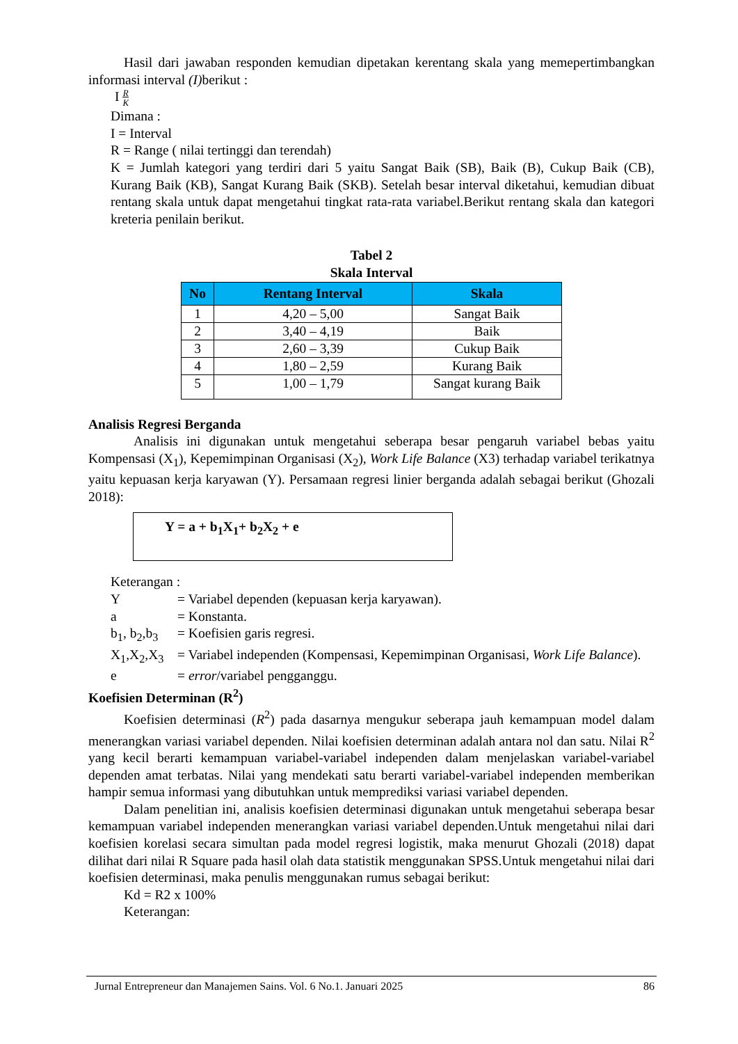Hasil dari jawaban responden kemudian dipetakan kerentang skala yang memepertimbangkan informasi interval (I) berikut :
I R
K
Dimana :
I = Interval
R = Range ( nilai tertinggi dan terendah)
K = Jumlah kategori yang terdiri dari 5 yaitu Sangat Baik (SB), Baik (B), Cukup Baik (CB), Kurang Baik (KB), Sangat Kurang Baik (SKB). Setelah besar interval diketahui, kemudian dibuat rentang skala untuk dapat mengetahui tingkat rata-rata variabel.Berikut rentang skala dan kategori kreteria penilain berikut.
Tabel 2
Skala Interval
| No | Rentang Interval | Skala |
| --- | --- | --- |
| 1 | 4,20 – 5,00 | Sangat Baik |
| 2 | 3,40 – 4,19 | Baik |
| 3 | 2,60 – 3,39 | Cukup Baik |
| 4 | 1,80 – 2,59 | Kurang Baik |
| 5 | 1,00 – 1,79 | Sangat kurang Baik |
Analisis Regresi Berganda
Analisis ini digunakan untuk mengetahui seberapa besar pengaruh variabel bebas yaitu Kompensasi (X<sub>1</sub>), Kepemimpinan Organisasi (X<sub>2</sub>), Work Life Balance (X3) terhadap variabel terikatnya yaitu kepuasan kerja karyawan (Y). Persamaan regresi linier berganda adalah sebagai berikut (Ghozali 2018):
Y = a + b<sub>1</sub>X<sub>1</sub>+ b<sub>2</sub>X<sub>2</sub> + e
Keterangan :
Y = Variabel dependen (kepuasan kerja karyawan).
a = Konstanta.
b<sub>1</sub>, b<sub>2</sub>,b<sub>3</sub> = Koefisien garis regresi.
X<sub>1</sub>,X<sub>2</sub>,X<sub>3</sub> = Variabel independen (Kompensasi, Kepemimpinan Organisasi, Work Life Balance).
e = error/variabel pengganggu.
Koefisien Determinan (R<sup>2</sup>)
Koefisien determinasi (R<sup>2</sup>) pada dasarnya mengukur seberapa jauh kemampuan model dalam menerangkan variasi variabel dependen. Nilai koefisien determinan adalah antara nol dan satu. Nilai R<sup>2</sup> yang kecil berarti kemampuan variabel-variabel independen dalam menjelaskan variabel-variabel dependen amat terbatas. Nilai yang mendekati satu berarti variabel-variabel independen memberikan hampir semua informasi yang dibutuhkan untuk memprediksi variasi variabel dependen.
Dalam penelitian ini, analisis koefisien determinasi digunakan untuk mengetahui seberapa besar kemampuan variabel independen menerangkan variasi variabel dependen.Untuk mengetahui nilai dari koefisien korelasi secara simultan pada model regresi logistik, maka menurut Ghozali (2018) dapat dilihat dari nilai R Square pada hasil olah data statistik menggunakan SPSS.Untuk mengetahui nilai dari koefisien determinasi, maka penulis menggunakan rumus sebagai berikut:
Kd = R2 x 100%
Keterangan:
Jurnal Entrepreneur dan Manajemen Sains. Vol. 6 No.1. Januari 2025 86